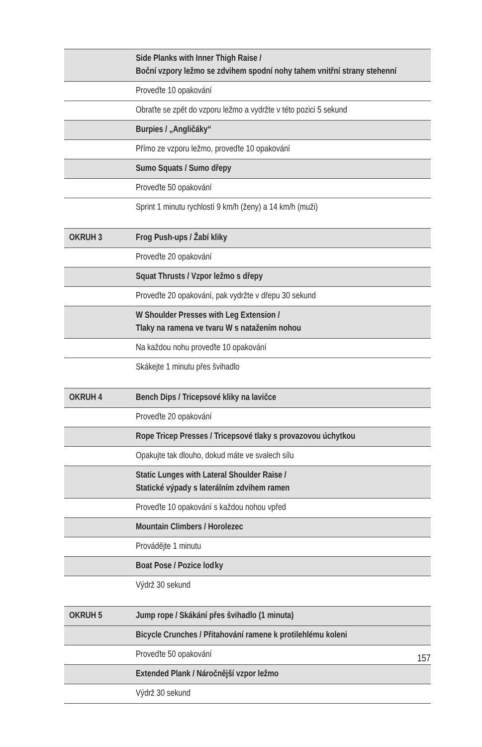| | Side Planks with Inner Thigh Raise / Boční vzpory ležmo se zdvihem spodní nohy tahem vnitřní strany stehenní |
| | Proveďte 10 opakování |
| | Obraťte se zpět do vzporu ležmo a vydržte v této pozici 5 sekund |
| | Burpies / „Angličáky“ |
| | Přímo ze vzporu ležmo, proveďte 10 opakování |
| | Sumo Squats / Sumo dřepy |
| | Proveďte 50 opakování |
| | Sprint 1 minutu rychlostí 9 km/h (ženy) a 14 km/h (muži) |
| OKRUH 3 | Frog Push-ups / Žabí kliky |
| | Proveďte 20 opakování |
| | Squat Thrusts / Vzpor ležmo s dřepy |
| | Proveďte 20 opakování, pak vydržte v dřepu 30 sekund |
| | W Shoulder Presses with Leg Extension / Tlaky na ramena ve tvaru W s natažením nohou |
| | Na každou nohu proveďte 10 opakování |
| | Skákejte 1 minutu přes švihadlo |
| OKRUH 4 | Bench Dips / Tricepsové kliky na lavičce |
| | Proveďte 20 opakování |
| | Rope Tricep Presses / Tricepsové tlaky s provazovou úchytkou |
| | Opakujte tak dlouho, dokud máte ve svalech sílu |
| | Static Lunges with Lateral Shoulder Raise / Statické výpady s laterálním zdvihem ramen |
| | Proveďte 10 opakování s každou nohou vpřed |
| | Mountain Climbers / Horolezec |
| | Provádějte 1 minutu |
| | Boat Pose / Pozice loďky |
| | Výdrž 30 sekund |
| OKRUH 5 | Jump rope / Skákání přes švihadlo (1 minuta) |
| | Bicycle Crunches / Přitahování ramene k protilehlému koleni |
| | Proveďte 50 opakování |
| | Extended Plank / Náročnější vzpor ležmo |
| | Výdrž 30 sekund |
157